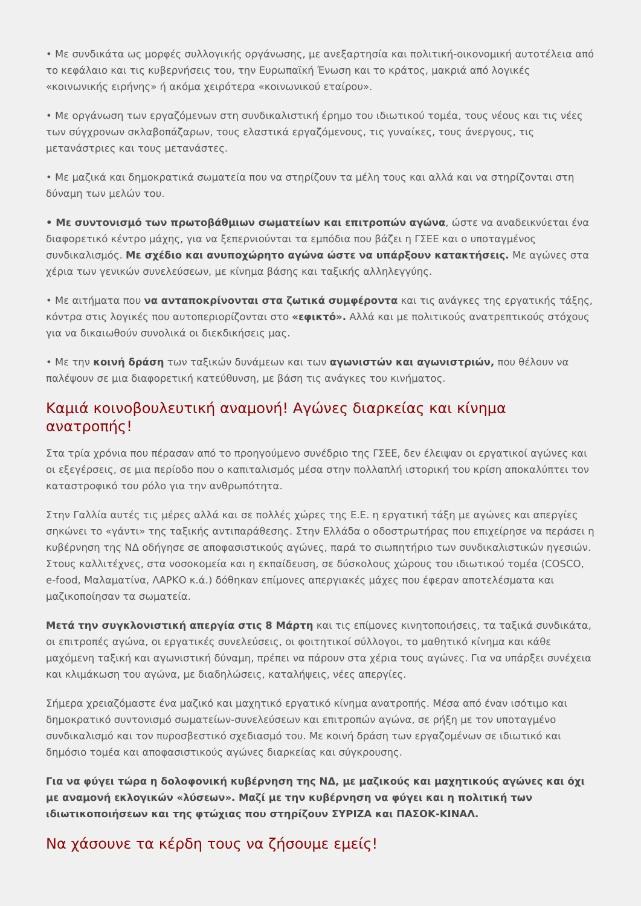• Με συνδικάτα ως μορφές συλλογικής οργάνωσης, με ανεξαρτησία και πολιτική-οικονομική αυτοτέλεια από το κεφάλαιο και τις κυβερνήσεις του, την Ευρωπαϊκή Ένωση και το κράτος, μακριά από λογικές «κοινωνικής ειρήνης» ή ακόμα χειρότερα «κοινωνικού εταίρου».
• Με οργάνωση των εργαζόμενων στη συνδικαλιστική έρημο του ιδιωτικού τομέα, τους νέους και τις νέες των σύγχρονων σκλαβοπάζαρων, τους ελαστικά εργαζόμενους, τις γυναίκες, τους άνεργους, τις μετανάστριες και τους μετανάστες.
• Με μαζικά και δημοκρατικά σωματεία που να στηρίζουν τα μέλη τους και αλλά και να στηρίζονται στη δύναμη των μελών του.
• Με συντονισμό των πρωτοβάθμιων σωματείων και επιτροπών αγώνα, ώστε να αναδεικνύεται ένα διαφορετικό κέντρο μάχης, για να ξεπερνιούνται τα εμπόδια που βάζει η ΓΣΕΕ και ο υποταγμένος συνδικαλισμός. Με σχέδιο και ανυποχώρητο αγώνα ώστε να υπάρξουν κατακτήσεις. Με αγώνες στα χέρια των γενικών συνελεύσεων, με κίνημα βάσης και ταξικής αλληλεγγύης.
• Με αιτήματα που να ανταποκρίνονται στα ζωτικά συμφέροντα και τις ανάγκες της εργατικής τάξης, κόντρα στις λογικές που αυτοπεριορίζονται στο «εφικτό». Αλλά και με πολιτικούς ανατρεπτικούς στόχους για να δικαιωθούν συνολικά οι διεκδικήσεις μας.
• Με την κοινή δράση των ταξικών δυνάμεων και των αγωνιστών και αγωνιστριών, που θέλουν να παλέψουν σε μια διαφορετική κατεύθυνση, με βάση τις ανάγκες του κινήματος.
Καμιά κοινοβουλευτική αναμονή! Αγώνες διαρκείας και κίνημα ανατροπής!
Στα τρία χρόνια που πέρασαν από το προηγούμενο συνέδριο της ΓΣΕΕ, δεν έλειψαν οι εργατικοί αγώνες και οι εξεγέρσεις, σε μια περίοδο που ο καπιταλισμός μέσα στην πολλαπλή ιστορική του κρίση αποκαλύπτει τον καταστροφικό του ρόλο για την ανθρωπότητα.
Στην Γαλλία αυτές τις μέρες αλλά και σε πολλές χώρες της Ε.Ε. η εργατική τάξη με αγώνες και απεργίες σηκώνει το «γάντι» της ταξικής αντιπαράθεσης. Στην Ελλάδα ο οδοστρωτήρας που επιχείρησε να περάσει η κυβέρνηση της ΝΔ οδήγησε σε αποφασιστικούς αγώνες, παρά το σιωπητήριο των συνδικαλιστικών ηγεσιών. Στους καλλιτέχνες, στα νοσοκομεία και η εκπαίδευση, σε δύσκολους χώρους του ιδιωτικού τομέα (COSCO, e-food, Μαλαματίνα, ΛΑΡΚΟ κ.ά.) δόθηκαν επίμονες απεργιακές μάχες που έφεραν αποτελέσματα και μαζικοποίησαν τα σωματεία.
Μετά την συγκλονιστική απεργία στις 8 Μάρτη και τις επίμονες κινητοποιήσεις, τα ταξικά συνδικάτα, οι επιτροπές αγώνα, οι εργατικές συνελεύσεις, οι φοιτητικοί σύλλογοι, το μαθητικό κίνημα και κάθε μαχόμενη ταξική και αγωνιστική δύναμη, πρέπει να πάρουν στα χέρια τους αγώνες. Για να υπάρξει συνέχεια και κλιμάκωση του αγώνα, με διαδηλώσεις, καταλήψεις, νέες απεργίες.
Σήμερα χρειαζόμαστε ένα μαζικό και μαχητικό εργατικό κίνημα ανατροπής. Μέσα από έναν ισότιμο και δημοκρατικό συντονισμό σωματείων-συνελεύσεων και επιτροπών αγώνα, σε ρήξη με τον υποταγμένο συνδικαλισμό και τον πυροσβεστικό σχεδιασμό του. Με κοινή δράση των εργαζομένων σε ιδιωτικό και δημόσιο τομέα και αποφασιστικούς αγώνες διαρκείας και σύγκρουσης.
Για να φύγει τώρα η δολοφονική κυβέρνηση της ΝΔ, με μαζικούς και μαχητικούς αγώνες και όχι με αναμονή εκλογικών «λύσεων». Μαζί με την κυβέρνηση να φύγει και η πολιτική των ιδιωτικοποιήσεων και της φτώχιας που στηρίζουν ΣΥΡΙΖΑ και ΠΑΣΟΚ-ΚΙΝΑΛ.
Να χάσουνε τα κέρδη τους να ζήσουμε εμείς!